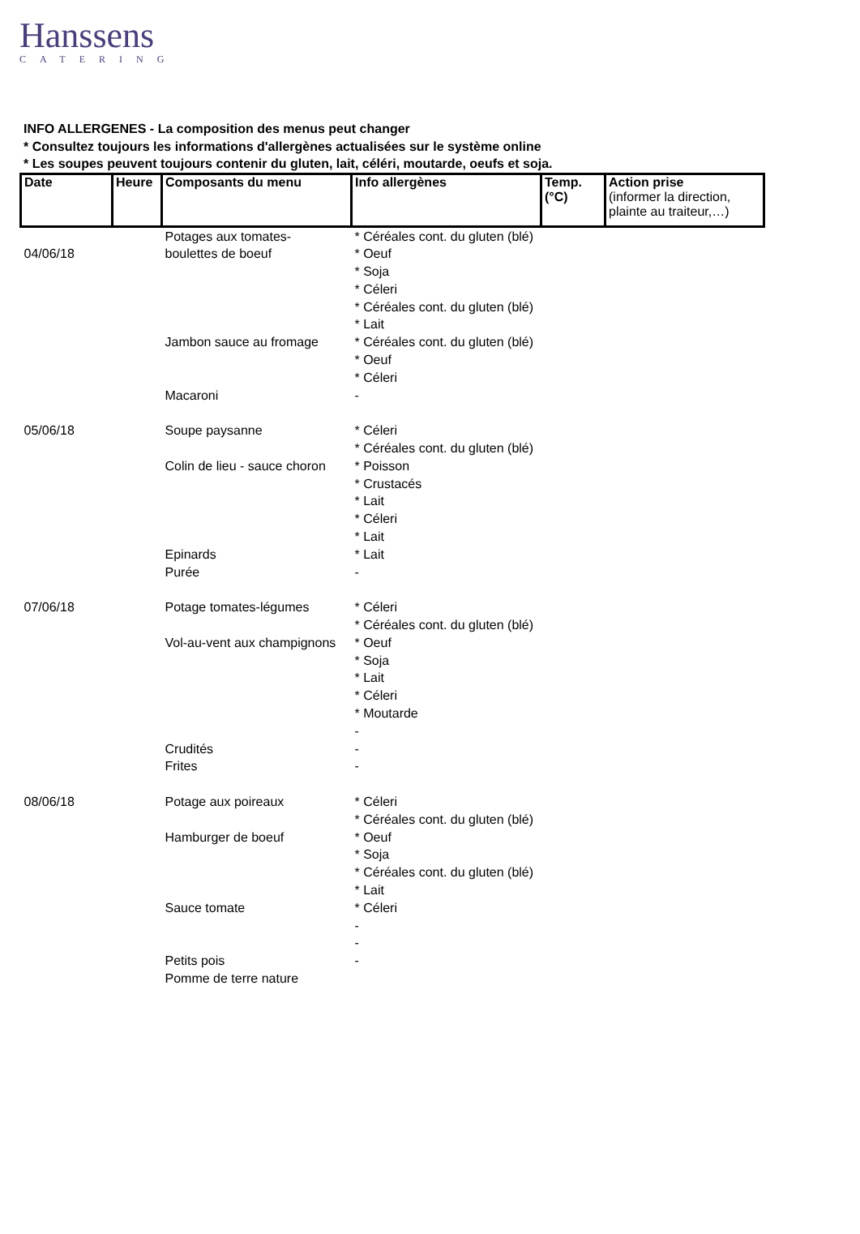Hanssens
CATERING
INFO ALLERGENES - La composition des menus peut changer
* Consultez toujours les informations d'allergènes actualisées sur le système online
* Les soupes peuvent toujours contenir du gluten, lait, céléri, moutarde, oeufs et soja.
| Date | Heure | Composants du menu | Info allergènes | Temp. (°C) | Action prise (informer la direction, plainte au traiteur,…) |
| --- | --- | --- | --- | --- | --- |
| 04/06/18 | | Potages aux tomates- boulettes de boeuf Jambon sauce au fromage Macaroni | * Céréales cont. du gluten (blé) * Oeuf * Soja * Céleri * Céréales cont. du gluten (blé) * Lait * Céréales cont. du gluten (blé) * Oeuf * Céleri - | | |
| 05/06/18 | | Soupe paysanne Colin de lieu - sauce choron Epinards Purée | * Céleri * Céréales cont. du gluten (blé) * Poisson * Crustacés * Lait * Céleri * Lait * Lait - | | |
| 07/06/18 | | Potage tomates-légumes Vol-au-vent aux champignons Crudités Frites | * Céleri * Céréales cont. du gluten (blé) * Oeuf * Soja * Lait * Céleri * Moutarde - - - | | |
| 08/06/18 | | Potage aux poireaux Hamburger de boeuf Sauce tomate Petits pois Pomme de terre nature | * Céleri * Céréales cont. du gluten (blé) * Oeuf * Soja * Céréales cont. du gluten (blé) * Lait * Céleri - - - | | |